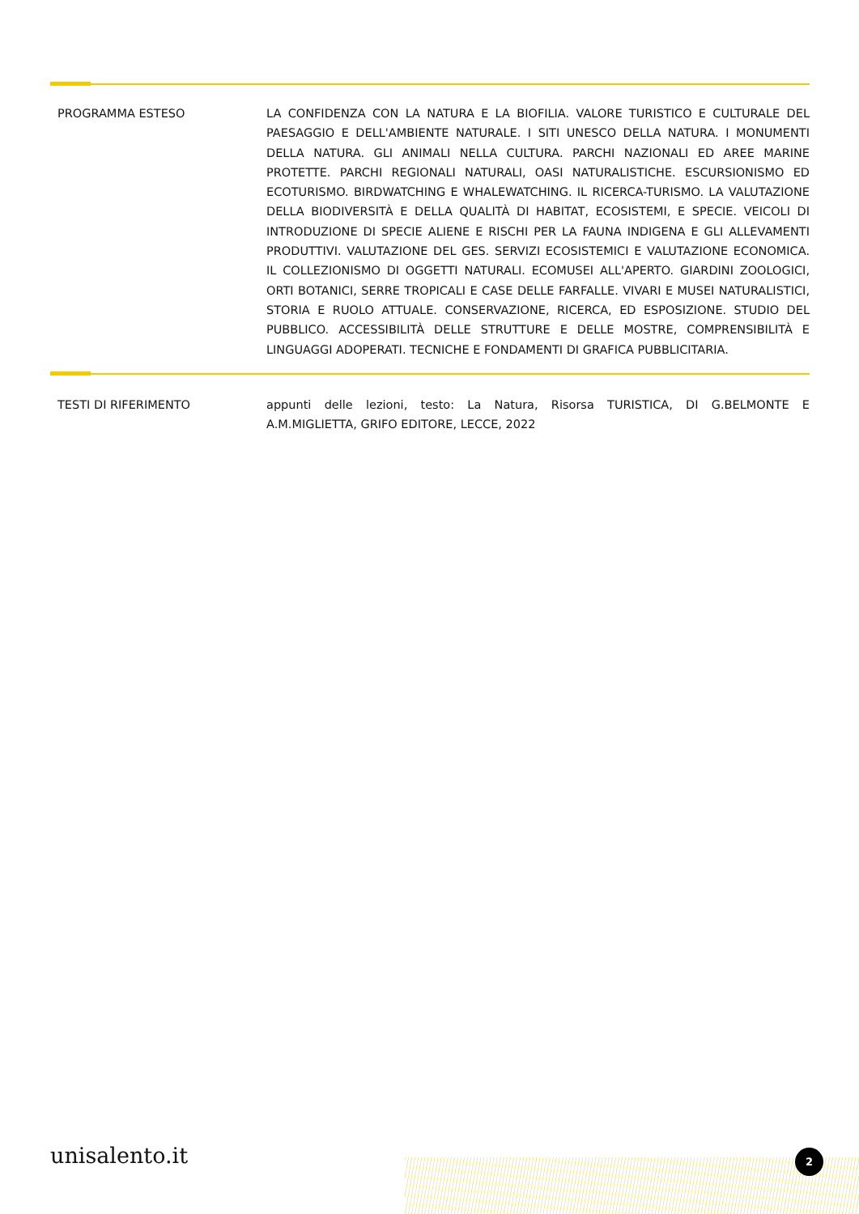PROGRAMMA ESTESO LA CONFIDENZA CON LA NATURA E LA BIOFILIA. VALORE TURISTICO E CULTURALE DEL PAESAGGIO E DELL'AMBIENTE NATURALE. I SITI UNESCO DELLA NATURA. I MONUMENTI DELLA NATURA. GLI ANIMALI NELLA CULTURA. PARCHI NAZIONALI ED AREE MARINE PROTETTE. PARCHI REGIONALI NATURALI, OASI NATURALISTICHE. ESCURSIONISMO ED ECOTURISMO. BIRDWATCHING E WHALEWATCHING. IL RICERCA-TURISMO. LA VALUTAZIONE DELLA BIODIVERSITÀ E DELLA QUALITÀ DI HABITAT, ECOSISTEMI, E SPECIE. VEICOLI DI INTRODUZIONE DI SPECIE ALIENE E RISCHI PER LA FAUNA INDIGENA E GLI ALLEVAMENTI PRODUTTIVI. VALUTAZIONE DEL GES. SERVIZI ECOSISTEMICI E VALUTAZIONE ECONOMICA. IL COLLEZIONISMO DI OGGETTI NATURALI. ECOMUSEI ALL'APERTO. GIARDINI ZOOLOGICI, ORTI BOTANICI, SERRE TROPICALI E CASE DELLE FARFALLE. VIVARI E MUSEI NATURALISTICI, STORIA E RUOLO ATTUALE. CONSERVAZIONE, RICERCA, ED ESPOSIZIONE. STUDIO DEL PUBBLICO. ACCESSIBILITÀ DELLE STRUTTURE E DELLE MOSTRE, COMPRENSIBILITÀ E LINGUAGGI ADOPERATI. TECNICHE E FONDAMENTI DI GRAFICA PUBBLICITARIA.
TESTI DI RIFERIMENTO appunti delle lezioni, testo: La Natura, Risorsa TURISTICA, DI G.BELMONTE E A.M.MIGLIETTA, GRIFO EDITORE, LECCE, 2022
unisalento.it 2